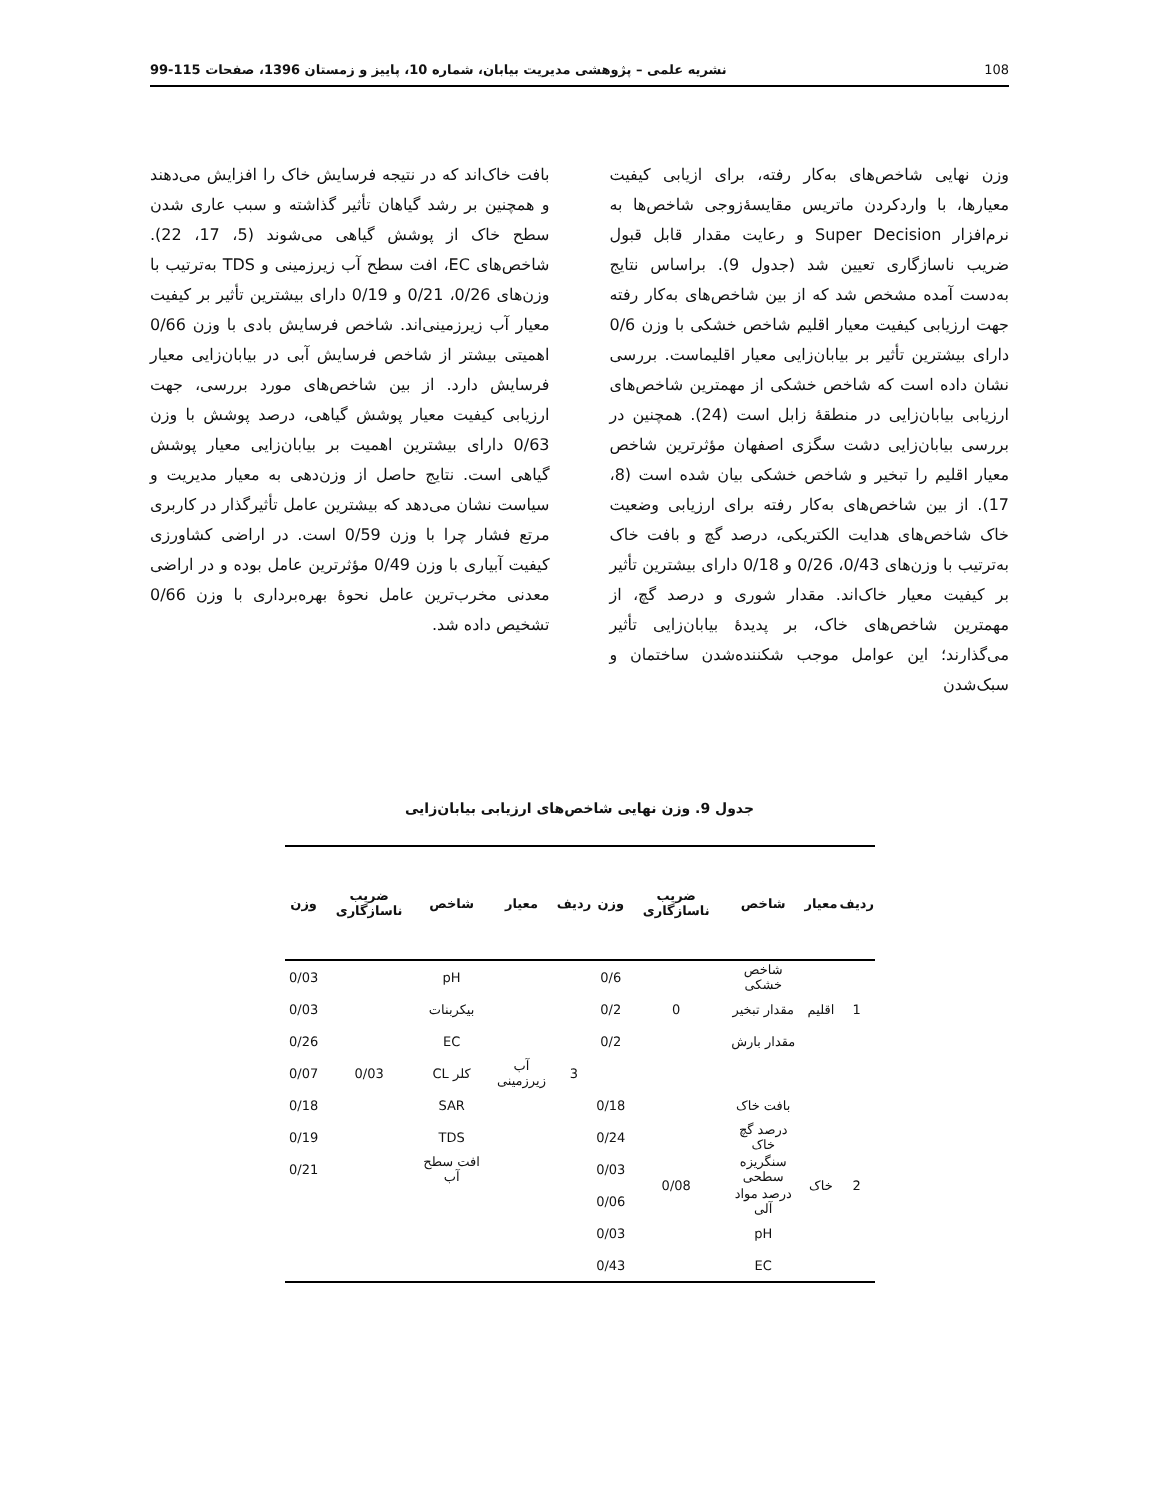108 نشریه علمی – پژوهشی مدیریت بیابان، شماره 10، پاییز و زمستان 1396، صفحات 115-99
وزن نهایی شاخص‌های به‌کار رفته، برای ازیابی کیفیت معیارها، با واردکردن ماتریس مقایسۀزوجی شاخص‌ها به نرم‌افزار Super Decision و رعایت مقدار قابل قبول ضریب ناسازگاری تعیین شد (جدول 9). براساس نتایج به‌دست آمده مشخص شد که از بین شاخص‌های به‌کار رفته جهت ارزیابی کیفیت معیار اقلیم شاخص خشکی با وزن 0/6 دارای بیشترین تأثیر بر بیابان‌زایی معیار اقلیماست. بررسی نشان داده است که شاخص خشکی از مهمترین شاخص‌های ارزیابی بیابان‌زایی در منطقۀ زابل است (24). همچنین در بررسی بیابان‌زایی دشت سگزی اصفهان مؤثرترین شاخص معیار اقلیم را تبخیر و شاخص خشکی بیان شده است (8، 17). از بین شاخص‌های به‌کار رفته برای ارزیابی وضعیت خاک شاخص‌های هدایت الکتریکی، درصد گچ و بافت خاک به‌ترتیب با وزن‌های 0/43، 0/26 و 0/18 دارای بیشترین تأثیر بر کیفیت معیار خاک‌اند. مقدار شوری و درصد گچ، از مهمترین شاخص‌های خاک، بر پدیدۀ بیابان‌زایی تأثیر می‌گذارند؛ این عوامل موجب شکننده‌شدن ساختمان و سبک‌شدن
بافت خاک‌اند که در نتیجه فرسایش خاک را افزایش می‌دهند و همچنین بر رشد گیاهان تأثیر گذاشته و سبب عاری شدن سطح خاک از پوشش گیاهی می‌شوند (5، 17، 22). شاخص‌های EC، افت سطح آب زیرزمینی و TDS به‌ترتیب با وزن‌های 0/26، 0/21 و 0/19 دارای بیشترین تأثیر بر کیفیت معیار آب زیرزمینی‌اند. شاخص فرسایش بادی با وزن 0/66 اهمیتی بیشتر از شاخص فرسایش آبی در بیابان‌زایی معیار فرسایش دارد. از بین شاخص‌های مورد بررسی، جهت ارزیابی کیفیت معیار پوشش گیاهی، درصد پوشش با وزن 0/63 دارای بیشترین اهمیت بر بیابان‌زایی معیار پوشش گیاهی است. نتایج حاصل از وزن‌دهی به معیار مدیریت و سیاست نشان می‌دهد که بیشترین عامل تأثیرگذار در کاربری مرتع فشار چرا با وزن 0/59 است. در اراضی کشاورزی کیفیت آبیاری با وزن 0/49 مؤثرترین عامل بوده و در اراضی معدنی مخرب‌ترین عامل نحوۀ بهره‌برداری با وزن 0/66 تشخیص داده شد.
جدول 9. وزن نهایی شاخص‌های ارزیابی بیابان‌زایی
| ردیف | معیار | شاخص | ضریب ناسازگاری | وزن | ردیف | معیار | شاخص | ضریب ناسازگاری | وزن |
| --- | --- | --- | --- | --- | --- | --- | --- | --- | --- |
| 1 | اقلیم | شاخص خشکی | 0 | 0/6 | 3 | آب زیرزمینی | pH | 0/03 | 0/03 |
| | | مقدار تبخیر | | 0/2 | | | بیکربنات | | 0/03 |
| | | مقدار بارش | | 0/2 | | | EC | | 0/26 |
| | | | | | | | کلر CL | | 0/07 |
| 2 | خاک | بافت خاک | 0/08 | 0/18 | | | SAR | | 0/18 |
| | | درصد گچ خاک | | 0/24 | | | TDS | | 0/19 |
| | | سنگریزه سطحی | | 0/03 | | | افت سطح آب | | 0/21 |
| | | درصد مواد آلی | | 0/06 | | | | | |
| | | pH | | 0/03 | | | | | |
| | | EC | | 0/43 | | | | | |